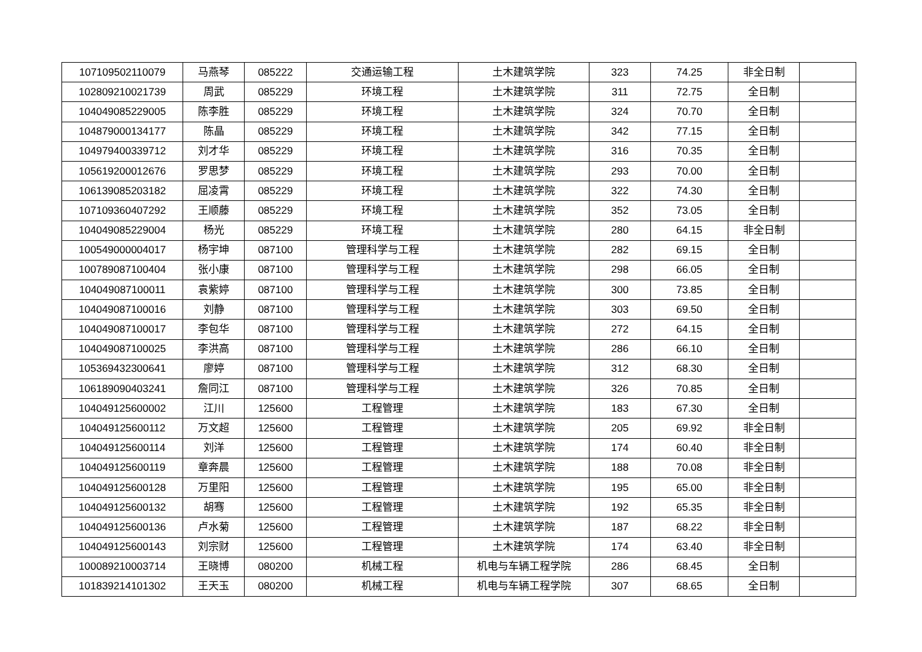| 107109502110079 | 马燕琴 | 085222 | 交通运输工程 | 土木建筑学院 | 323 | 74.25 | 非全日制 | |
| 102809210021739 | 周武 | 085229 | 环境工程 | 土木建筑学院 | 311 | 72.75 | 全日制 | |
| 104049085229005 | 陈李胜 | 085229 | 环境工程 | 土木建筑学院 | 324 | 70.70 | 全日制 | |
| 104879000134177 | 陈晶 | 085229 | 环境工程 | 土木建筑学院 | 342 | 77.15 | 全日制 | |
| 104979400339712 | 刘才华 | 085229 | 环境工程 | 土木建筑学院 | 316 | 70.35 | 全日制 | |
| 105619200012676 | 罗思梦 | 085229 | 环境工程 | 土木建筑学院 | 293 | 70.00 | 全日制 | |
| 106139085203182 | 屈凌霄 | 085229 | 环境工程 | 土木建筑学院 | 322 | 74.30 | 全日制 | |
| 107109360407292 | 王顺藤 | 085229 | 环境工程 | 土木建筑学院 | 352 | 73.05 | 全日制 | |
| 104049085229004 | 杨光 | 085229 | 环境工程 | 土木建筑学院 | 280 | 64.15 | 非全日制 | |
| 100549000004017 | 杨宇坤 | 087100 | 管理科学与工程 | 土木建筑学院 | 282 | 69.15 | 全日制 | |
| 100789087100404 | 张小康 | 087100 | 管理科学与工程 | 土木建筑学院 | 298 | 66.05 | 全日制 | |
| 104049087100011 | 袁紫婷 | 087100 | 管理科学与工程 | 土木建筑学院 | 300 | 73.85 | 全日制 | |
| 104049087100016 | 刘静 | 087100 | 管理科学与工程 | 土木建筑学院 | 303 | 69.50 | 全日制 | |
| 104049087100017 | 李包华 | 087100 | 管理科学与工程 | 土木建筑学院 | 272 | 64.15 | 全日制 | |
| 104049087100025 | 李洪高 | 087100 | 管理科学与工程 | 土木建筑学院 | 286 | 66.10 | 全日制 | |
| 105369432300641 | 廖婷 | 087100 | 管理科学与工程 | 土木建筑学院 | 312 | 68.30 | 全日制 | |
| 106189090403241 | 詹同江 | 087100 | 管理科学与工程 | 土木建筑学院 | 326 | 70.85 | 全日制 | |
| 104049125600002 | 江川 | 125600 | 工程管理 | 土木建筑学院 | 183 | 67.30 | 全日制 | |
| 104049125600112 | 万文超 | 125600 | 工程管理 | 土木建筑学院 | 205 | 69.92 | 非全日制 | |
| 104049125600114 | 刘洋 | 125600 | 工程管理 | 土木建筑学院 | 174 | 60.40 | 非全日制 | |
| 104049125600119 | 章奔晨 | 125600 | 工程管理 | 土木建筑学院 | 188 | 70.08 | 非全日制 | |
| 104049125600128 | 万里阳 | 125600 | 工程管理 | 土木建筑学院 | 195 | 65.00 | 非全日制 | |
| 104049125600132 | 胡骞 | 125600 | 工程管理 | 土木建筑学院 | 192 | 65.35 | 非全日制 | |
| 104049125600136 | 卢水菊 | 125600 | 工程管理 | 土木建筑学院 | 187 | 68.22 | 非全日制 | |
| 104049125600143 | 刘宗财 | 125600 | 工程管理 | 土木建筑学院 | 174 | 63.40 | 非全日制 | |
| 100089210003714 | 王晓博 | 080200 | 机械工程 | 机电与车辆工程学院 | 286 | 68.45 | 全日制 | |
| 101839214101302 | 王天玉 | 080200 | 机械工程 | 机电与车辆工程学院 | 307 | 68.65 | 全日制 | |